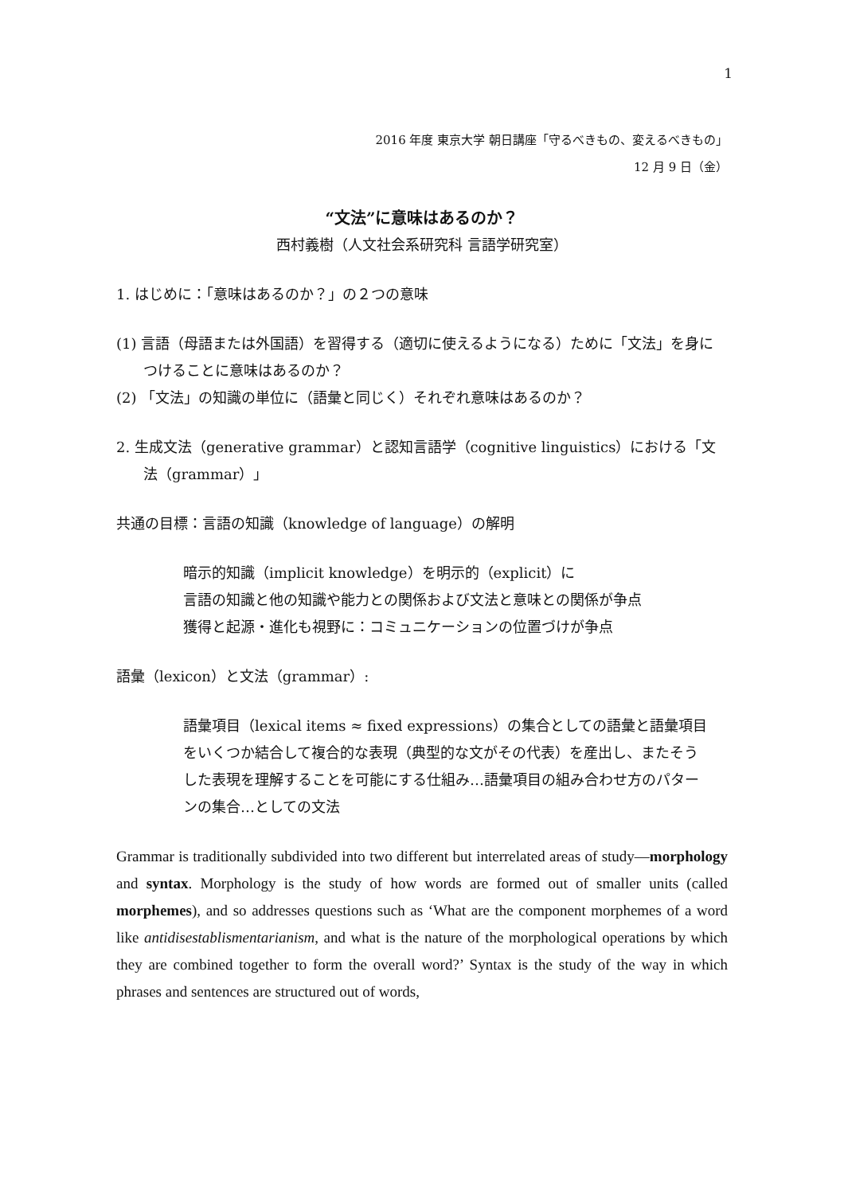1
2016 年度 東京大学 朝日講座「守るべきもの、変えるべきもの」
12 月 9 日（金）
“文法”に意味はあるのか？
西村義樹（人文社会系研究科 言語学研究室）
1. はじめに：「意味はあるのか？」の２つの意味
(1) 言語（母語または外国語）を習得する（適切に使えるようになる）ために「文法」を身につけることに意味はあるのか？
(2) 「文法」の知識の単位に（語彙と同じく）それぞれ意味はあるのか？
2. 生成文法（generative grammar）と認知言語学（cognitive linguistics）における「文法（grammar）」
共通の目標：言語の知識（knowledge of language）の解明
暗示的知識（implicit knowledge）を明示的（explicit）に
言語の知識と他の知識や能力との関係および文法と意味との関係が争点
獲得と起源・進化も視野に：コミュニケーションの位置づけが争点
語彙（lexicon）と文法（grammar）:
語彙項目（lexical items ≈ fixed expressions）の集合としての語彙と語彙項目をいくつか結合して複合的な表現（典型的な文がその代表）を産出し、またそうした表現を理解することを可能にする仕組み…語彙項目の組み合わせ方のパターンの集合…としての文法
Grammar is traditionally subdivided into two different but interrelated areas of study—morphology and syntax. Morphology is the study of how words are formed out of smaller units (called morphemes), and so addresses questions such as ‘What are the component morphemes of a word like antidisestablismentarianism, and what is the nature of the morphological operations by which they are combined together to form the overall word?’ Syntax is the study of the way in which phrases and sentences are structured out of words,